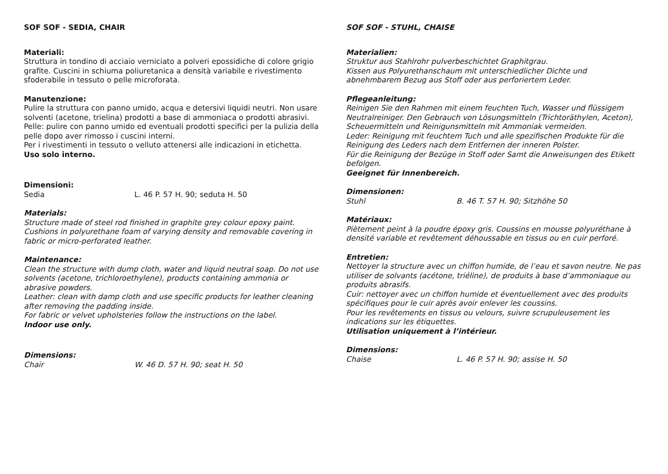SOF SOF - SEDIA, CHAIR
Materiali:
Struttura in tondino di acciaio verniciato a polveri epossidiche di colore grigio grafite. Cuscini in schiuma poliuretanica a densità variabile e rivestimento sfoderabile in tessuto o pelle microforata.
Manutenzione:
Pulire la struttura con panno umido, acqua e detersivi liquidi neutri. Non usare solventi (acetone, trielina) prodotti a base di ammoniaca o prodotti abrasivi.
Pelle: pulire con panno umido ed eventuali prodotti specifici per la pulizia della pelle dopo aver rimosso i cuscini interni.
Per i rivestimenti in tessuto o velluto attenersi alle indicazioni in etichetta.
Uso solo interno.
Dimensioni:
Sedia L. 46 P. 57 H. 90; seduta H. 50
Materials:
Structure made of steel rod finished in graphite grey colour epoxy paint. Cushions in polyurethane foam of varying density and removable covering in fabric or micro-perforated leather.
Maintenance:
Clean the structure with dump cloth, water and liquid neutral soap. Do not use solvents (acetone, trichloroethylene), products containing ammonia or abrasive powders.
Leather: clean with damp cloth and use specific products for leather cleaning after removing the padding inside.
For fabric or velvet upholsteries follow the instructions on the label.
Indoor use only.
Dimensions:
Chair W. 46 D. 57 H. 90; seat H. 50
SOF SOF - STUHL, CHAISE
Materialien:
Struktur aus Stahlrohr pulverbeschichtet Graphitgrau.
Kissen aus Polyurethanschaum mit unterschiedlicher Dichte und abnehmbarem Bezug aus Stoff oder aus perforiertem Leder.
Pflegeanleitung:
Reinigen Sie den Rahmen mit einem feuchten Tuch, Wasser und flüssigem Neutralreiniger. Den Gebrauch von Lösungsmitteln (Trichtoräthylen, Aceton), Scheuermitteln und Reinigunsmitteln mit Ammoniak vermeiden.
Leder: Reinigung mit feuchtem Tuch und alle spezifischen Produkte für die Reinigung des Leders nach dem Entfernen der inneren Polster.
Für die Reinigung der Bezüge in Stoff oder Samt die Anweisungen des Etikett befolgen.
Geeignet für Innenbereich.
Dimensionen:
Stuhl B. 46 T. 57 H. 90; Sitzhöhe 50
Matériaux:
Piètement peint à la poudre époxy gris. Coussins en mousse polyuréthane à densité variable et revêtement déhoussable en tissus ou en cuir perforé.
Entretien:
Nettoyer la structure avec un chiffon humide, de l’eau et savon neutre. Ne pas utiliser de solvants (acétone, triéline), de produits à base d’ammoniaque ou produits abrasifs.
Cuir: nettoyer avec un chiffon humide et éventuellement avec des produits spécifiques pour le cuir après avoir enlever les coussins.
Pour les revêtements en tissus ou velours, suivre scrupuleusement les indications sur les étiquettes.
Utilisation uniquement à l’intérieur.
Dimensions:
Chaise L. 46 P. 57 H. 90; assise H. 50